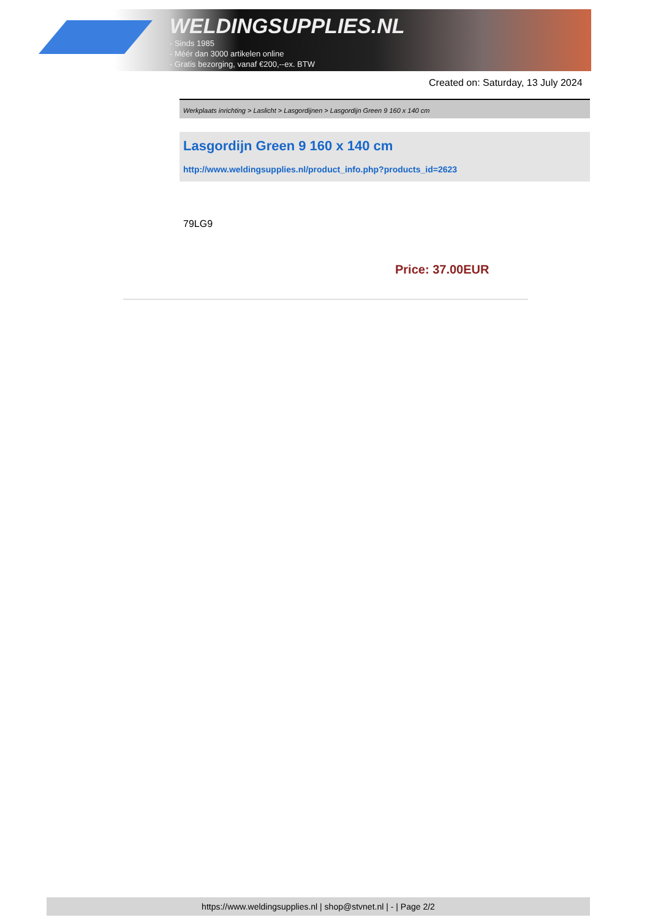WELDINGSUPPLIES.NL
- Sinds 1985
- Méér dan 3000 artikelen online
- Gratis bezorging, vanaf €200,--ex. BTW
Created on: Saturday, 13 July 2024
Werkplaats inrichting > Laslicht > Lasgordijnen > Lasgordijn Green 9 160 x 140 cm
Lasgordijn Green 9 160 x 140 cm
http://www.weldingsupplies.nl/product_info.php?products_id=2623
79LG9
Price: 37.00EUR
https://www.weldingsupplies.nl | shop@stvnet.nl | - | Page 2/2